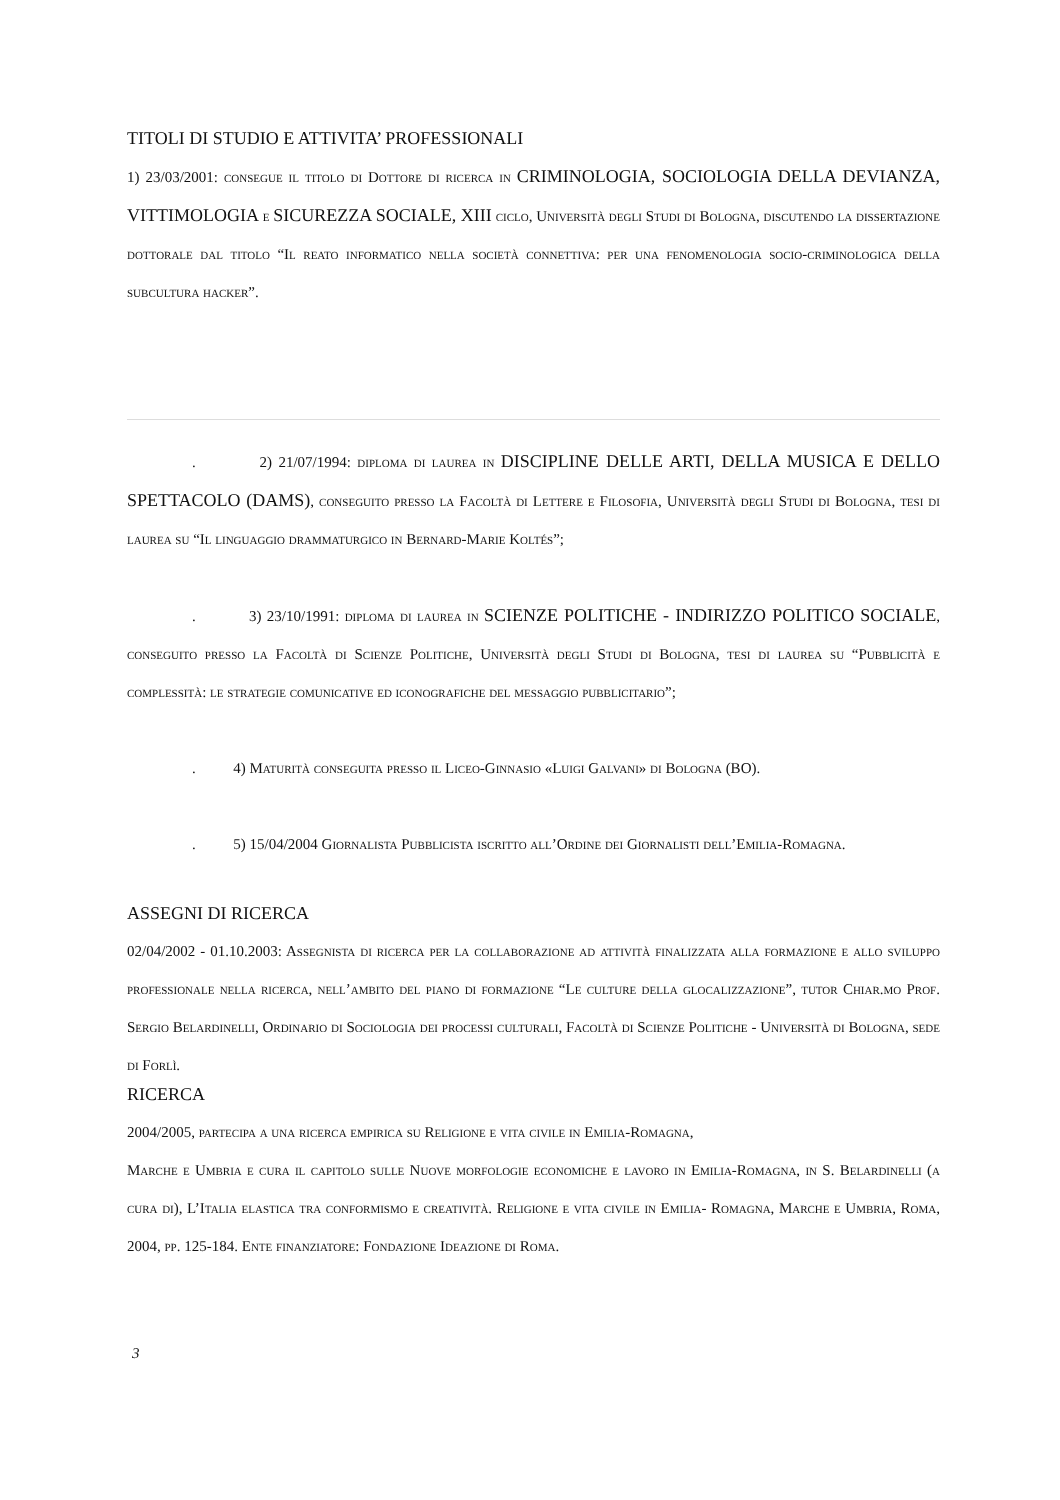TITOLI DI STUDIO E ATTIVITA’ PROFESSIONALI
1) 23/03/2001: consegue il titolo di Dottore di ricerca in CRIMINOLOGIA, SOCIOLOGIA DELLA DEVIANZA, VITTIMOLOGIA e SICUREZZA SOCIALE, XIII ciclo, Università degli Studi di Bologna, discutendo la dissertazione dottorale dal titolo “Il reato informatico nella società connettiva: per una fenomenologia socio-criminologica della subcultura hacker”.
. 2) 21/07/1994: diploma di laurea in DISCIPLINE DELLE ARTI, DELLA MUSICA E DELLO SPETTACOLO (DAMS), conseguito presso la Facoltà di Lettere e Filosofia, Università degli Studi di Bologna, tesi di laurea su “Il linguaggio drammaturgico in Bernard-Marie Koltés”;
. 3) 23/10/1991: diploma di laurea in SCIENZE POLITICHE - INDIRIZZO POLITICO SOCIALE, conseguito presso la Facoltà di Scienze Politiche, Università degli Studi di Bologna, tesi di laurea su “Pubblicità e complessità: le strategie comunicative ed iconografiche del messaggio pubblicitario”;
. 4) Maturità conseguita presso il Liceo-Ginnasio «Luigi Galvani» di Bologna (BO).
. 5) 15/04/2004 Giornalista Pubblicista iscritto all’Ordine dei Giornalisti dell’Emilia-Romagna.
ASSEGNI DI RICERCA
02/04/2002 - 01.10.2003: Assegnista di ricerca per la collaborazione ad attività finalizzata alla formazione e allo sviluppo professionale nella ricerca, nell’ambito del piano di formazione “Le culture della glocalizzazione”, tutor Chiar.mo Prof. Sergio Belardinelli, Ordinario di Sociologia dei processi culturali, Facoltà di Scienze Politiche - Università di Bologna, sede di Forlì.
RICERCA
2004/2005, partecipa a una ricerca empirica su Religione e vita civile in Emilia-Romagna,
Marche e Umbria e cura il capitolo sulle Nuove morfologie economiche e lavoro in Emilia-Romagna, in S. Belardinelli (a cura di), L’Italia elastica tra conformismo e creatività. Religione e vita civile in Emilia- Romagna, Marche e Umbria, Roma, 2004, pp. 125-184. Ente finanziatore: Fondazione Ideazione di Roma.
3